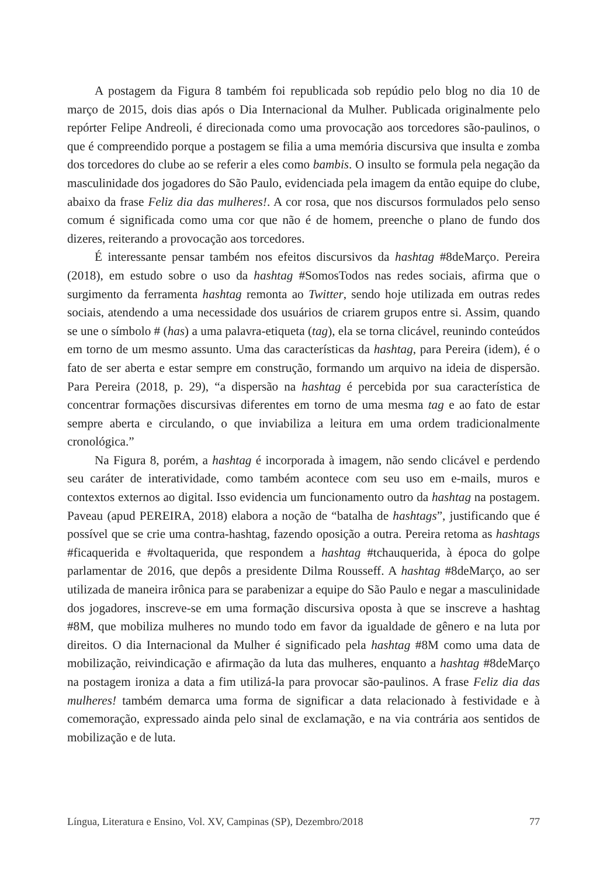A postagem da Figura 8 também foi republicada sob repúdio pelo blog no dia 10 de março de 2015, dois dias após o Dia Internacional da Mulher. Publicada originalmente pelo repórter Felipe Andreoli, é direcionada como uma provocação aos torcedores são-paulinos, o que é compreendido porque a postagem se filia a uma memória discursiva que insulta e zomba dos torcedores do clube ao se referir a eles como bambis. O insulto se formula pela negação da masculinidade dos jogadores do São Paulo, evidenciada pela imagem da então equipe do clube, abaixo da frase Feliz dia das mulheres!. A cor rosa, que nos discursos formulados pelo senso comum é significada como uma cor que não é de homem, preenche o plano de fundo dos dizeres, reiterando a provocação aos torcedores.
É interessante pensar também nos efeitos discursivos da hashtag #8deMarço. Pereira (2018), em estudo sobre o uso da hashtag #SomosTodos nas redes sociais, afirma que o surgimento da ferramenta hashtag remonta ao Twitter, sendo hoje utilizada em outras redes sociais, atendendo a uma necessidade dos usuários de criarem grupos entre si. Assim, quando se une o símbolo # (has) a uma palavra-etiqueta (tag), ela se torna clicável, reunindo conteúdos em torno de um mesmo assunto. Uma das características da hashtag, para Pereira (idem), é o fato de ser aberta e estar sempre em construção, formando um arquivo na ideia de dispersão. Para Pereira (2018, p. 29), “a dispersão na hashtag é percebida por sua característica de concentrar formações discursivas diferentes em torno de uma mesma tag e ao fato de estar sempre aberta e circulando, o que inviabiliza a leitura em uma ordem tradicionalmente cronológica.”
Na Figura 8, porém, a hashtag é incorporada à imagem, não sendo clicável e perdendo seu caráter de interatividade, como também acontece com seu uso em e-mails, muros e contextos externos ao digital. Isso evidencia um funcionamento outro da hashtag na postagem. Paveau (apud PEREIRA, 2018) elabora a noção de “batalha de hashtags”, justificando que é possível que se crie uma contra-hashtag, fazendo oposição a outra. Pereira retoma as hashtags #ficaquerida e #voltaquerida, que respondem a hashtag #tchauquerida, à época do golpe parlamentar de 2016, que depôs a presidente Dilma Rousseff. A hashtag #8deMarço, ao ser utilizada de maneira irônica para se parabenizar a equipe do São Paulo e negar a masculinidade dos jogadores, inscreve-se em uma formação discursiva oposta à que se inscreve a hashtag #8M, que mobiliza mulheres no mundo todo em favor da igualdade de gênero e na luta por direitos. O dia Internacional da Mulher é significado pela hashtag #8M como uma data de mobilização, reivindicação e afirmação da luta das mulheres, enquanto a hashtag #8deMarço na postagem ironiza a data a fim utilizá-la para provocar são-paulinos. A frase Feliz dia das mulheres! também demarca uma forma de significar a data relacionado à festividade e à comemoração, expressado ainda pelo sinal de exclamação, e na via contrária aos sentidos de mobilização e de luta.
Língua, Literatura e Ensino, Vol. XV, Campinas (SP), Dezembro/2018 77